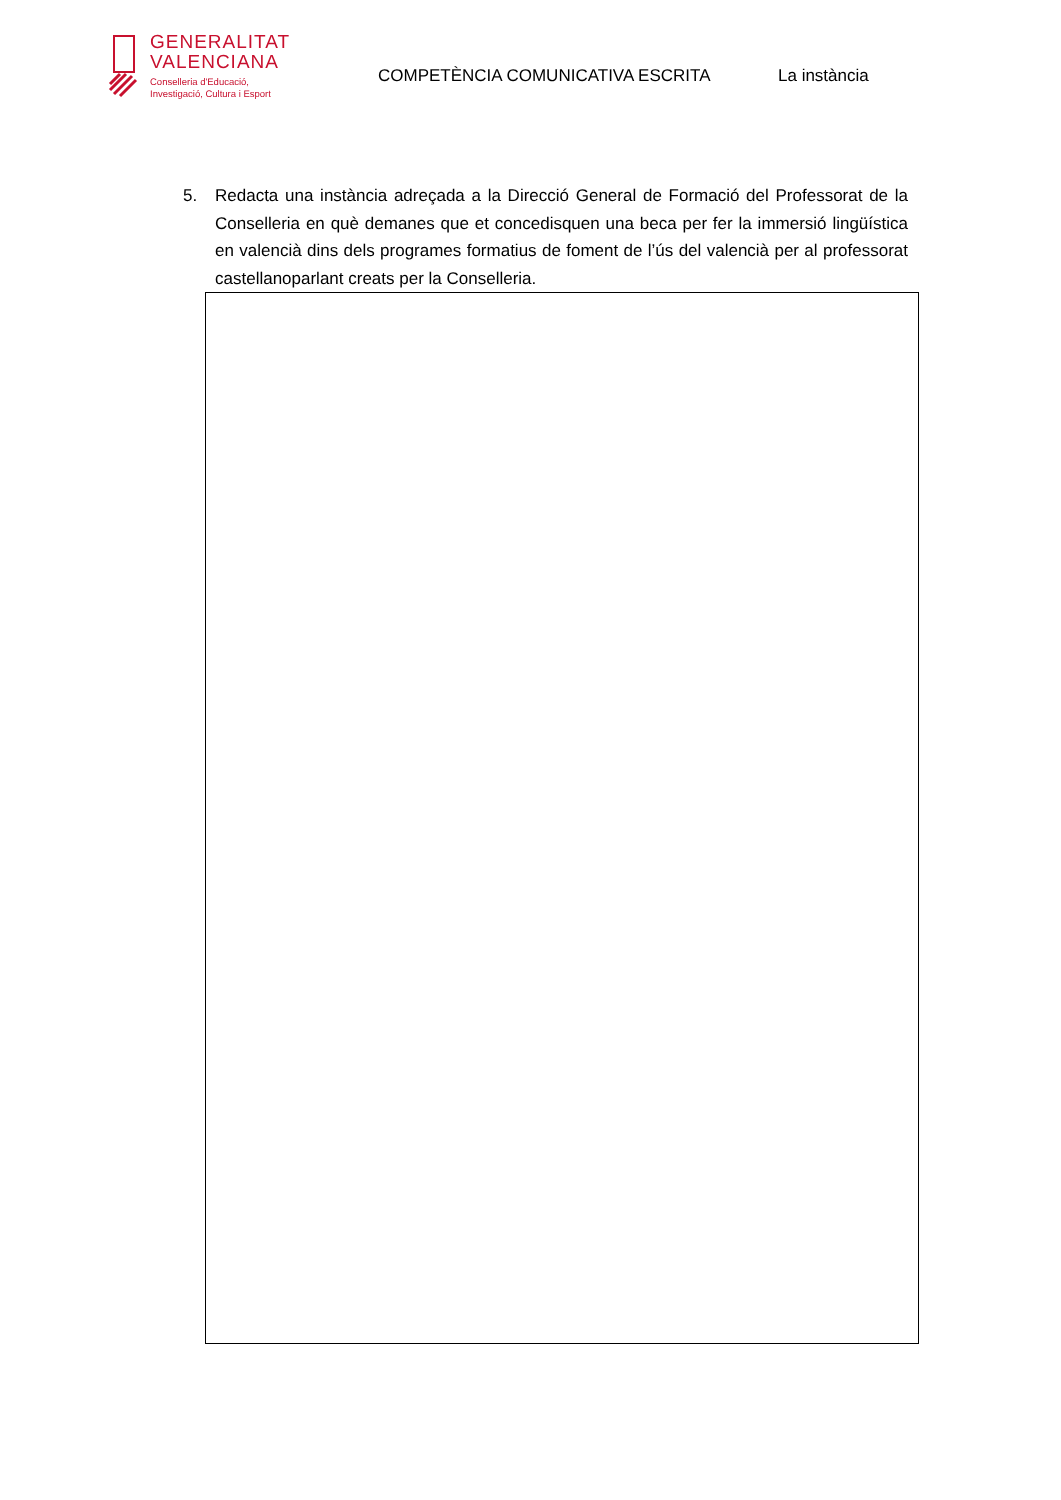GENERALITAT
VALENCIANA
Conselleria d'Educació,
Investigació, Cultura i Esport
COMPETÈNCIA COMUNICATIVA ESCRITA La instància
5. Redacta una instància adreçada a la Direcció General de Formació del Professorat de la Conselleria en què demanes que et concedisquen una beca per fer la immersió lingüística en valencià dins dels programes formatius de foment de l’ús del valencià per al professorat castellanoparlant creats per la Conselleria.